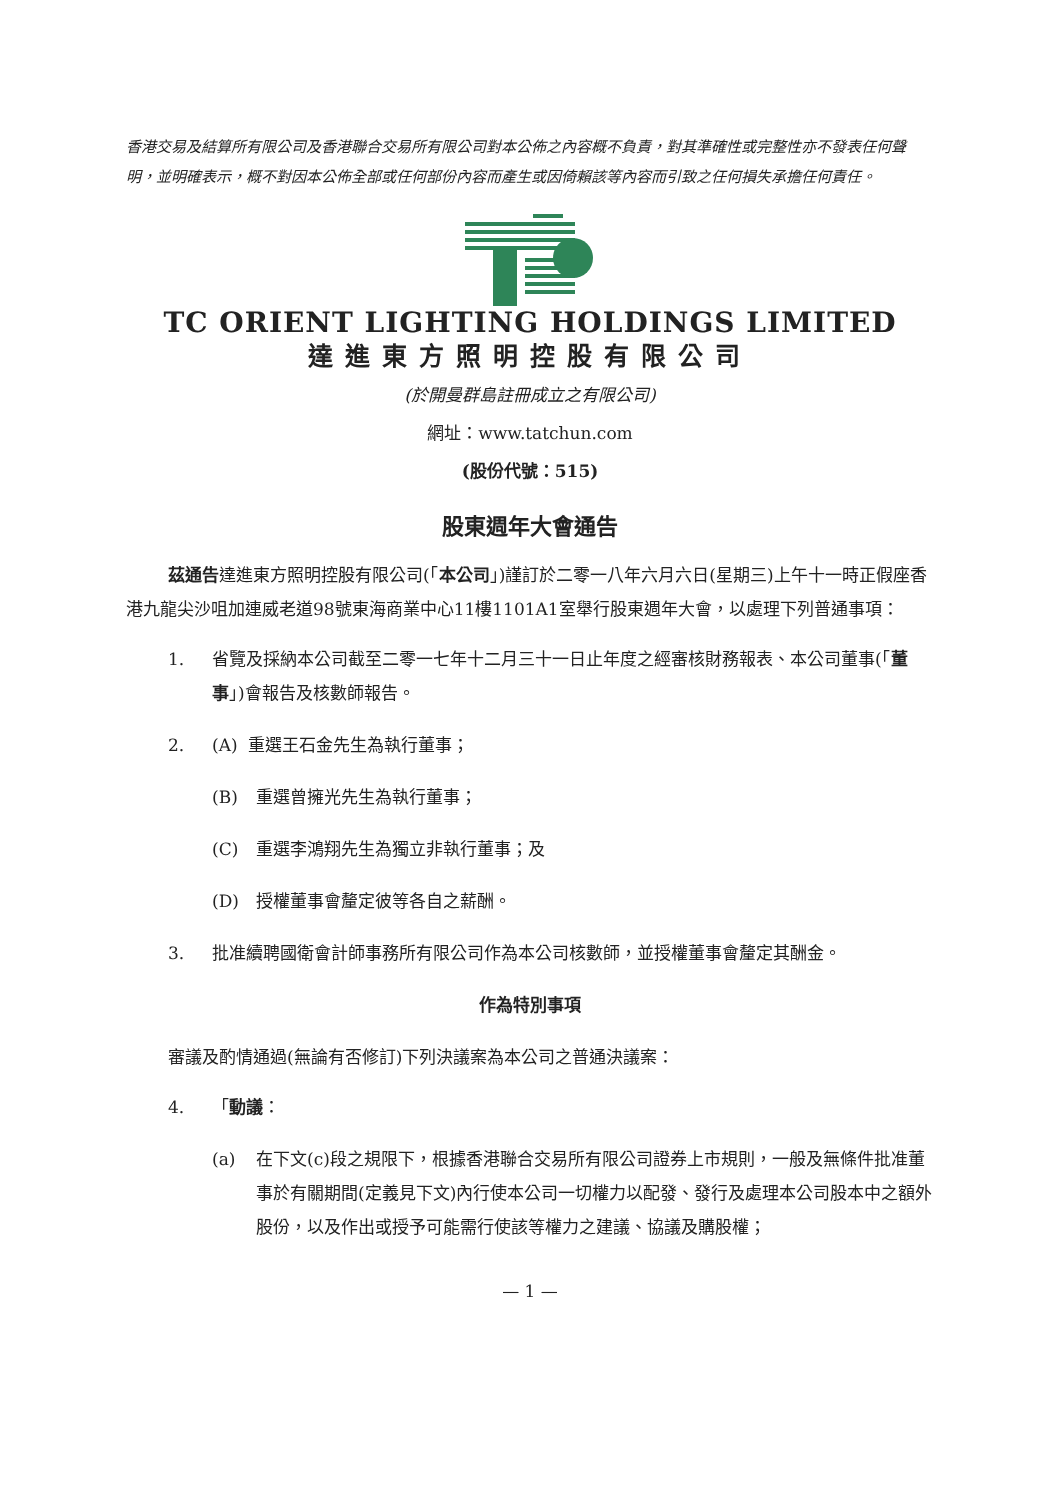香港交易及結算所有限公司及香港聯合交易所有限公司對本公佈之內容概不負責，對其準確性或完整性亦不發表任何聲明，並明確表示，概不對因本公佈全部或任何部份內容而產生或因倚賴該等內容而引致之任何損失承擔任何責任。
TC ORIENT LIGHTING HOLDINGS LIMITED
達進東方照明控股有限公司
(於開曼群島註冊成立之有限公司)
網址：www.tatchun.com
(股份代號：515)
股東週年大會通告
茲通告達進東方照明控股有限公司(「本公司」)謹訂於二零一八年六月六日(星期三)上午十一時正假座香港九龍尖沙咀加連威老道98號東海商業中心11樓1101A1室舉行股東週年大會，以處理下列普通事項：
1. 省覽及採納本公司截至二零一七年十二月三十一日止年度之經審核財務報表、本公司董事(「董事」)會報告及核數師報告。
2. (A) 重選王石金先生為執行董事；
(B) 重選曾擁光先生為執行董事；
(C) 重選李鴻翔先生為獨立非執行董事；及
(D) 授權董事會釐定彼等各自之薪酬。
3. 批准續聘國衛會計師事務所有限公司作為本公司核數師，並授權董事會釐定其酬金。
作為特別事項
審議及酌情通過(無論有否修訂)下列決議案為本公司之普通決議案：
4. 「動議：
(a) 在下文(c)段之規限下，根據香港聯合交易所有限公司證券上市規則，一般及無條件批准董事於有關期間(定義見下文)內行使本公司一切權力以配發、發行及處理本公司股本中之額外股份，以及作出或授予可能需行使該等權力之建議、協議及購股權；
— 1 —